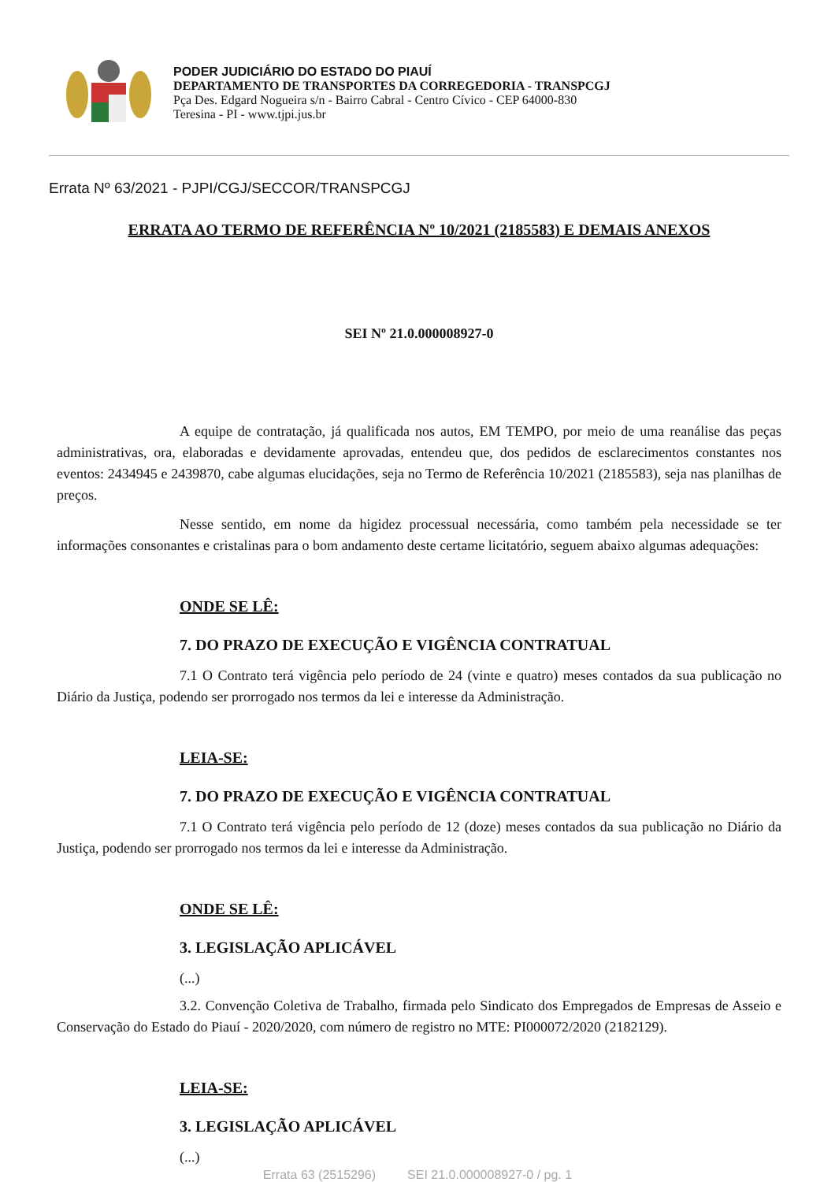PODER JUDICIÁRIO DO ESTADO DO PIAUÍ
DEPARTAMENTO DE TRANSPORTES DA CORREGEDORIA - TRANSPCGJ
Pça Des. Edgard Nogueira s/n - Bairro Cabral - Centro Cívico - CEP 64000-830
Teresina - PI - www.tjpi.jus.br
Errata Nº 63/2021 - PJPI/CGJ/SECCOR/TRANSPCGJ
ERRATA AO TERMO DE REFERÊNCIA Nº 10/2021 (2185583) E DEMAIS ANEXOS
SEI Nº 21.0.000008927-0
A equipe de contratação, já qualificada nos autos, EM TEMPO, por meio de uma reanálise das peças administrativas, ora, elaboradas e devidamente aprovadas, entendeu que, dos pedidos de esclarecimentos constantes nos eventos: 2434945 e 2439870, cabe algumas elucidações, seja no Termo de Referência 10/2021 (2185583), seja nas planilhas de preços.
Nesse sentido, em nome da higidez processual necessária, como também pela necessidade se ter informações consonantes e cristalinas para o bom andamento deste certame licitatório, seguem abaixo algumas adequações:
ONDE SE LÊ:
7. DO PRAZO DE EXECUÇÃO E VIGÊNCIA CONTRATUAL
7.1 O Contrato terá vigência pelo período de 24 (vinte e quatro) meses contados da sua publicação no Diário da Justiça, podendo ser prorrogado nos termos da lei e interesse da Administração.
LEIA-SE:
7. DO PRAZO DE EXECUÇÃO E VIGÊNCIA CONTRATUAL
7.1 O Contrato terá vigência pelo período de 12 (doze) meses contados da sua publicação no Diário da Justiça, podendo ser prorrogado nos termos da lei e interesse da Administração.
ONDE SE LÊ:
3. LEGISLAÇÃO APLICÁVEL
(...)
3.2. Convenção Coletiva de Trabalho, firmada pelo Sindicato dos Empregados de Empresas de Asseio e Conservação do Estado do Piauí - 2020/2020, com número de registro no MTE: PI000072/2020 (2182129).
LEIA-SE:
3. LEGISLAÇÃO APLICÁVEL
(...)
Errata 63 (2515296) SEI 21.0.000008927-0 / pg. 1